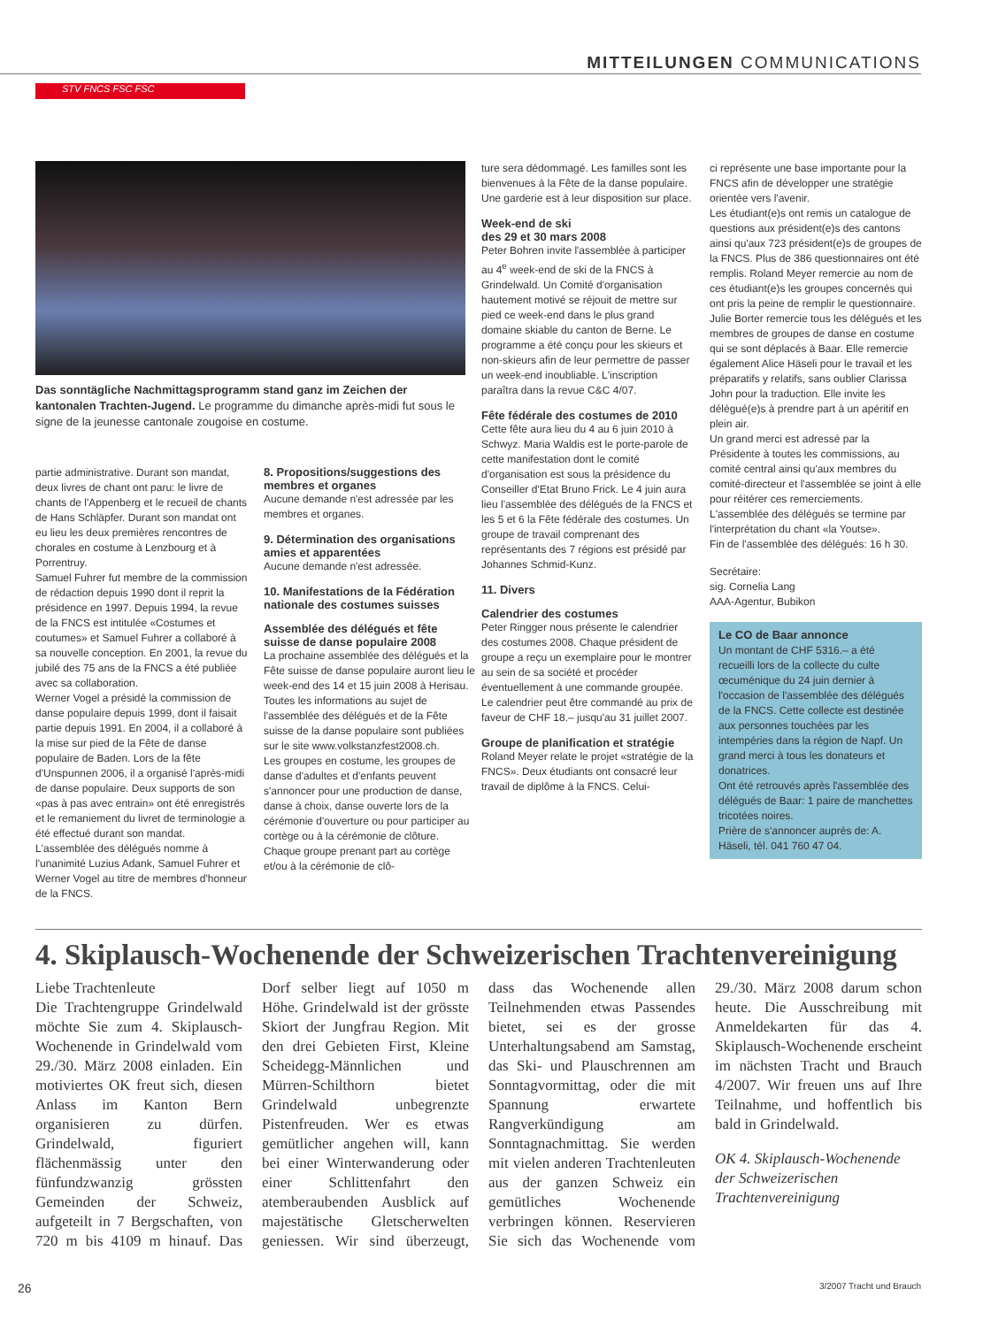MITTEILUNGEN COMMUNICATIONS
STV FNCS FSC FSC
Das sonntägliche Nachmittagsprogramm stand ganz im Zeichen der kantonalen Trachten-Jugend. Le programme du dimanche après-midi fut sous le signe de la jeunesse cantonale zougoise en costume.
partie administrative. Durant son mandat, deux livres de chant ont paru: le livre de chants de l'Appenberg et le recueil de chants de Hans Schläpfer. Durant son mandat ont eu lieu les deux premières rencontres de chorales en costume à Lenzbourg et à Porrentruy.
Samuel Fuhrer fut membre de la commission de rédaction depuis 1990 dont il reprit la présidence en 1997. Depuis 1994, la revue de la FNCS est intitulée «Costumes et coutumes» et Samuel Fuhrer a collaboré à sa nouvelle conception. En 2001, la revue du jubilé des 75 ans de la FNCS a été publiée avec sa collaboration.
Werner Vogel a présidé la commission de danse populaire depuis 1999, dont il faisait partie depuis 1991. En 2004, il a collaboré à la mise sur pied de la Fête de danse populaire de Baden. Lors de la fête d'Unspunnen 2006, il a organisé l'après-midi de danse populaire. Deux supports de son «pas à pas avec entrain» ont été enregistrés et le remaniement du livret de terminologie a été effectué durant son mandat.
L'assemblée des délégués nomme à l'unanimité Luzius Adank, Samuel Fuhrer et Werner Vogel au titre de membres d'honneur de la FNCS.
8. Propositions/suggestions des membres et organes
Aucune demande n'est adressée par les membres et organes.
9. Détermination des organisations amies et apparentées
Aucune demande n'est adressée.
10. Manifestations de la Fédération nationale des costumes suisses
Assemblée des délégués et fête suisse de danse populaire 2008
La prochaine assemblée des délégués et la Fête suisse de danse populaire auront lieu le week-end des 14 et 15 juin 2008 à Herisau. Toutes les informations au sujet de l'assemblée des délégués et de la Fête suisse de la danse populaire sont publiées sur le site www.volkstanzfest2008.ch.
Les groupes en costume, les groupes de danse d'adultes et d'enfants peuvent s'annoncer pour une production de danse, danse à choix, danse ouverte lors de la cérémonie d'ouverture ou pour participer au cortège ou à la cérémonie de clôture. Chaque groupe prenant part au cortège et/ou à la cérémonie de clô-
ture sera dédommagé. Les familles sont les bienvenues à la Fête de la danse populaire. Une garderie est à leur disposition sur place.
Week-end de ski
des 29 et 30 mars 2008
Peter Bohren invite l'assemblée à participer au 4<sup>e</sup> week-end de ski de la FNCS à Grindelwald. Un Comité d'organisation hautement motivé se réjouit de mettre sur pied ce week-end dans le plus grand domaine skiable du canton de Berne. Le programme a été conçu pour les skieurs et non-skieurs afin de leur permettre de passer un week-end inoubliable. L'inscription paraîtra dans la revue C&C 4/07.
Fête fédérale des costumes de 2010
Cette fête aura lieu du 4 au 6 juin 2010 à Schwyz. Maria Waldis est le porte-parole de cette manifestation dont le comité d'organisation est sous la présidence du Conseiller d'Etat Bruno Frick. Le 4 juin aura lieu l'assemblée des délégués de la FNCS et les 5 et 6 la Fête fédérale des costumes. Un groupe de travail comprenant des représentants des 7 régions est présidé par Johannes Schmid-Kunz.
11. Divers
Calendrier des costumes
Peter Ringger nous présente le calendrier des costumes 2008. Chaque président de groupe a reçu un exemplaire pour le montrer au sein de sa société et procéder éventuellement à une commande groupée. Le calendrier peut être commandé au prix de faveur de CHF 18.– jusqu'au 31 juillet 2007.
Groupe de planification et stratégie
Roland Meyer relate le projet «stratégie de la FNCS». Deux étudiants ont consacré leur travail de diplôme à la FNCS. Celui-
ci représente une base importante pour la FNCS afin de développer une stratégie orientée vers l'avenir.
Les étudiant(e)s ont remis un catalogue de questions aux président(e)s des cantons ainsi qu'aux 723 président(e)s de groupes de la FNCS. Plus de 386 questionnaires ont été remplis. Roland Meyer remercie au nom de ces étudiant(e)s les groupes concernés qui ont pris la peine de remplir le questionnaire.
Julie Borter remercie tous les délégués et les membres de groupes de danse en costume qui se sont déplacés à Baar. Elle remercie également Alice Häseli pour le travail et les préparatifs y relatifs, sans oublier Clarissa John pour la traduction. Elle invite les délégué(e)s à prendre part à un apéritif en plein air.
Un grand merci est adressé par la Présidente à toutes les commissions, au comité central ainsi qu'aux membres du comité-directeur et l'assemblée se joint à elle pour réitérer ces remerciements.
L'assemblée des délégués se termine par l'interprétation du chant «la Youtse».
Fin de l'assemblée des délégués: 16 h 30.
Secrétaire:
sig. Cornelia Lang
AAA-Agentur, Bubikon
Le CO de Baar annonce
Un montant de CHF 5316.– a été recueilli lors de la collecte du culte œcuménique du 24 juin dernier à l'occasion de l'assemblée des délégués de la FNCS. Cette collecte est destinée aux personnes touchées par les intempéries dans la région de Napf. Un grand merci à tous les donateurs et donatrices.
Ont été retrouvés après l'assemblée des délégués de Baar: 1 paire de manchettes tricotées noires.
Prière de s'annoncer auprès de: A. Häseli, tél. 041 760 47 04.
4. Skiplausch-Wochenende der Schweizerischen Trachtenvereinigung
Liebe Trachtenleute
Die Trachtengruppe Grindelwald möchte Sie zum 4. Skiplausch-Wochenende in Grindelwald vom 29./30. März 2008 einladen. Ein motiviertes OK freut sich, diesen Anlass im Kanton Bern organisieren zu dürfen. Grindelwald, figuriert flächenmässig unter den fünfundzwanzig grössten Gemeinden der Schweiz, aufgeteilt in 7 Bergschaften, von 720 m bis 4109 m hinauf. Das Dorf selber liegt auf 1050 m Höhe. Grindelwald ist der grösste Skiort der Jungfrau Region. Mit den drei Gebieten First, Kleine Scheidegg-Männlichen und Mürren-Schilthorn bietet Grindelwald unbegrenzte Pistenfreuden. Wer es etwas gemütlicher angehen will, kann bei einer Winterwanderung oder einer Schlittenfahrt den atemberaubenden Ausblick auf majestätische Gletscherwelten geniessen. Wir sind überzeugt, dass das Wochenende allen Teilnehmenden etwas Passendes bietet, sei es der grosse Unterhaltungsabend am Samstag, das Ski- und Plauschrennen am Sonntagvormittag, oder die mit Spannung erwartete Rangverkündigung am Sonntagnachmittag. Sie werden mit vielen anderen Trachtenleuten aus der ganzen Schweiz ein gemütliches Wochenende verbringen können. Reservieren Sie sich das Wochenende vom 29./30. März 2008 darum schon heute. Die Ausschreibung mit Anmeldekarten für das 4. Skiplausch-Wochenende erscheint im nächsten Tracht und Brauch 4/2007. Wir freuen uns auf Ihre Teilnahme, und hoffentlich bis bald in Grindelwald.
OK 4. Skiplausch-Wochenende der Schweizerischen Trachtenvereinigung
26 3/2007 Tracht und Brauch